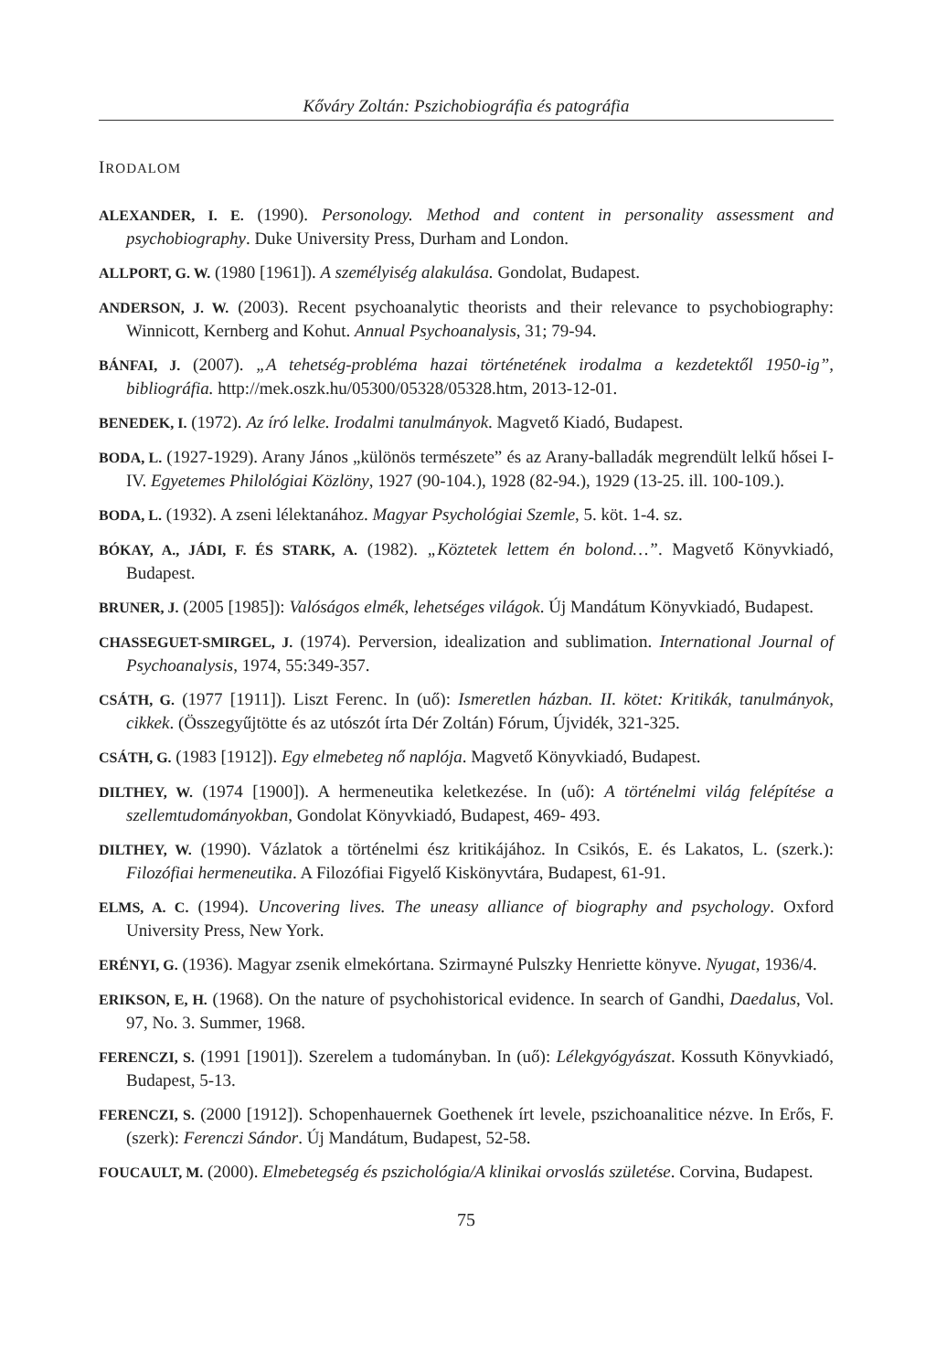Kőváry Zoltán: Pszichobiográfia és patográfia
IRODALOM
ALEXANDER, I. E. (1990). Personology. Method and content in personality assessment and psychobiography. Duke University Press, Durham and London.
ALLPORT, G. W. (1980 [1961]). A személyiség alakulása. Gondolat, Budapest.
ANDERSON, J. W. (2003). Recent psychoanalytic theorists and their relevance to psychobiography: Winnicott, Kernberg and Kohut. Annual Psychoanalysis, 31; 79-94.
BÁNFAI, J. (2007). „A tehetség-probléma hazai történetének irodalma a kezdetektől 1950-ig”, bibliográfia. http://mek.oszk.hu/05300/05328/05328.htm, 2013-12-01.
BENEDEK, I. (1972). Az író lelke. Irodalmi tanulmányok. Magvető Kiadó, Budapest.
BODA, L. (1927-1929). Arany János „különös természete” és az Arany-balladák megrendült lelkű hősei I-IV. Egyetemes Philológiai Közlöny, 1927 (90-104.), 1928 (82-94.), 1929 (13-25. ill. 100-109.).
BODA, L. (1932). A zseni lélektanához. Magyar Psychológiai Szemle, 5. köt. 1-4. sz.
BÓKAY, A., JÁDI, F. ÉS STARK, A. (1982). „Köztetek lettem én bolond…”. Magvető Könyvkiadó, Budapest.
BRUNER, J. (2005 [1985]): Valóságos elmék, lehetséges világok. Új Mandátum Könyvkiadó, Budapest.
CHASSEGUET-SMIRGEL, J. (1974). Perversion, idealization and sublimation. International Journal of Psychoanalysis, 1974, 55:349-357.
CSÁTH, G. (1977 [1911]). Liszt Ferenc. In (uő): Ismeretlen házban. II. kötet: Kritikák, tanulmányok, cikkek. (Összegyűjtötte és az utószót írta Dér Zoltán) Fórum, Újvidék, 321-325.
CSÁTH, G. (1983 [1912]). Egy elmebeteg nő naplója. Magvető Könyvkiadó, Budapest.
DILTHEY, W. (1974 [1900]). A hermeneutika keletkezése. In (uő): A történelmi világ felépítése a szellemtudományokban, Gondolat Könyvkiadó, Budapest, 469- 493.
DILTHEY, W. (1990). Vázlatok a történelmi ész kritikájához. In Csikós, E. és Lakatos, L. (szerk.): Filozófiai hermeneutika. A Filozófiai Figyelő Kiskönyvtára, Budapest, 61-91.
ELMS, A. C. (1994). Uncovering lives. The uneasy alliance of biography and psychology. Oxford University Press, New York.
ERÉNYI, G. (1936). Magyar zsenik elmekórtana. Szirmayné Pulszky Henriette könyve. Nyugat, 1936/4.
ERIKSON, E, H. (1968). On the nature of psychohistorical evidence. In search of Gandhi, Daedalus, Vol. 97, No. 3. Summer, 1968.
FERENCZI, S. (1991 [1901]). Szerelem a tudományban. In (uő): Lélekgyógyászat. Kossuth Könyvkiadó, Budapest, 5-13.
FERENCZI, S. (2000 [1912]). Schopenhauernek Goethenek írt levele, pszichoanalitice nézve. In Erős, F. (szerk): Ferenczi Sándor. Új Mandátum, Budapest, 52-58.
FOUCAULT, M. (2000). Elmebetegség és pszichológia/A klinikai orvoslás születése. Corvina, Budapest.
75